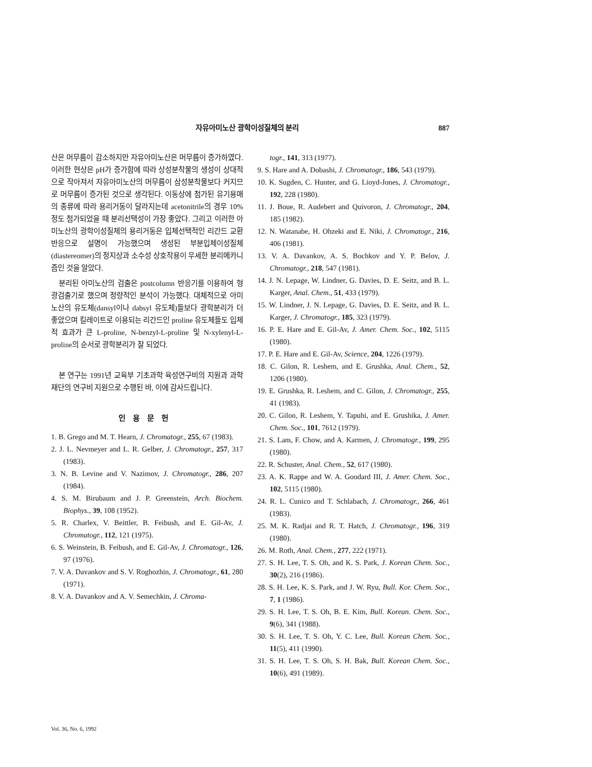자유아미노산 광학이성질체의 분리 887
산은 머무름이 감소하지만 자유아미노산은 머무름이 증가하였다. 이러한 현상은 pH가 증가함에 따라 상성분착물의 생성이 상대적으로 작아져서 자유아미노산의 머무름이 삼성분착물보다 커지므로 머무름이 증가된 것으로 생각된다. 이동상에 첨가된 유기용매의 종류에 따라 용리거동이 달라지는데 acetonitrile의 경우 10% 정도 첨가되었을 때 분리선택성이 가장 좋았다. 그리고 이러한 아미노산의 광학이성질체의 용리거동은 입체선택적인 리간드 교환반응으로 설명이 가능했으며 생성된 부분입체이성질체(diastereomer)의 정지상과 소수성 상호작용이 우세한 분리메카니즘인 것을 알았다.
분리된 아미노산의 검출은 postcolumn 반응기를 이용하여 형광검출기로 했으며 정량적인 분석이 가능했다. 대체적으로 아미노산의 유도체(dansyl이나 dabsyl 유도체)들보다 광학분리가 더 좋았으며 킬레이트로 이용되는 리간드인 proline 유도체들도 입체적 효과가 큰 L-proline, N-benzyl-L-proline 및 N-xylenyl-L-proline의 순서로 광학분리가 잘 되었다.
본 연구는 1991년 교육부 기초과학 육성연구비의 지원과 과학재단의 연구비 지원으로 수행된 바, 이에 감사드립니다.
인용문헌
1. B. Grego and M. T. Hearn, J. Chromatogr., 255, 67 (1983).
2. J. L. Nevmeyer and L. R. Gelber, J. Chromatogr., 257, 317 (1983).
3. N. B. Levine and V. Nazimov, J. Chromatogr., 286, 207 (1984).
4. S. M. Birubaum and J. P. Greenstein, Arch. Biochem. Biophys., 39, 108 (1952).
5. R. Charlex, V. Beittler, B. Feibush, and E. Gil-Av, J. Chromatogr., 112, 121 (1975).
6. S. Weinstein, B. Feibush, and E. Gil-Av, J. Chromatogr., 126, 97 (1976).
7. V. A. Davankov and S. V. Roghozhin, J. Chromatogr., 61, 280 (1971).
8. V. A. Davankov and A. V. Semechkin, J. Chroma-
togr., 141, 313 (1977).
9. S. Hare and A. Dobashi, J. Chromatogr., 186, 543 (1979).
10. K. Sugden, C. Hunter, and G. Lioyd-Jones, J. Chromatogr., 192, 228 (1980).
11. J. Boue, R. Audebert and Quivoron, J. Chromatogr., 204, 185 (1982).
12. N. Watanabe, H. Ohzeki and E. Niki, J. Chromatogr., 216, 406 (1981).
13. V. A. Davankov, A. S. Bochkov and Y. P. Belov, J. Chromatogr., 218, 547 (1981).
14. J. N. Lepage, W. Lindner, G. Davies, D. E. Seitz, and B. L. Karger, Anal. Chem., 51, 433 (1979).
15. W. Lindner, J. N. Lepage, G. Davies, D. E. Seitz, and B. L. Karger, J. Chromatogr., 185, 323 (1979).
16. P. E. Hare and E. Gil-Av, J. Amer. Chem. Soc., 102, 5115 (1980).
17. P. E. Hare and E. Gil-Av, Science, 204, 1226 (1979).
18. C. Gilon, R. Leshem, and E. Grushka, Anal. Chem., 52, 1206 (1980).
19. E. Grushka, R. Leshem, and C. Gilon, J. Chromatogr., 255, 41 (1983).
20. C. Gilon, R. Leshem, Y. Tapuhi, and E. Grushika, J. Amer. Chem. Soc., 101, 7612 (1979).
21. S. Lam, F. Chow, and A. Karmen, J. Chromatogr., 199, 295 (1980).
22. R. Schuster, Anal. Chem., 52, 617 (1980).
23. A. K. Rappe and W. A. Goodard III, J. Amer. Chem. Soc., 102, 5115 (1980).
24. R. L. Cunico and T. Schlabach, J. Chromatogr., 266, 461 (1983).
25. M. K. Radjai and R. T. Hatch, J. Chromatogr., 196, 319 (1980).
26. M. Roth, Anal. Chem., 277, 222 (1971).
27. S. H. Lee, T. S. Oh, and K. S. Park, J. Korean Chem. Soc., 30(2), 216 (1986).
28. S. H. Lee, K. S. Park, and J. W. Ryu, Bull. Kor. Chem. Soc., 7, 1 (1986).
29. S. H. Lee, T. S. Oh, B. E. Kim, Bull. Korean. Chem. Soc., 9(6), 341 (1988).
30. S. H. Lee, T. S. Oh, Y. C. Lee, Bull. Korean Chem. Soc., 11(5), 411 (1990).
31. S. H. Lee, T. S. Oh, S. H. Bak, Bull. Korean Chem. Soc., 10(6), 491 (1989).
Vol. 36, No. 6, 1992